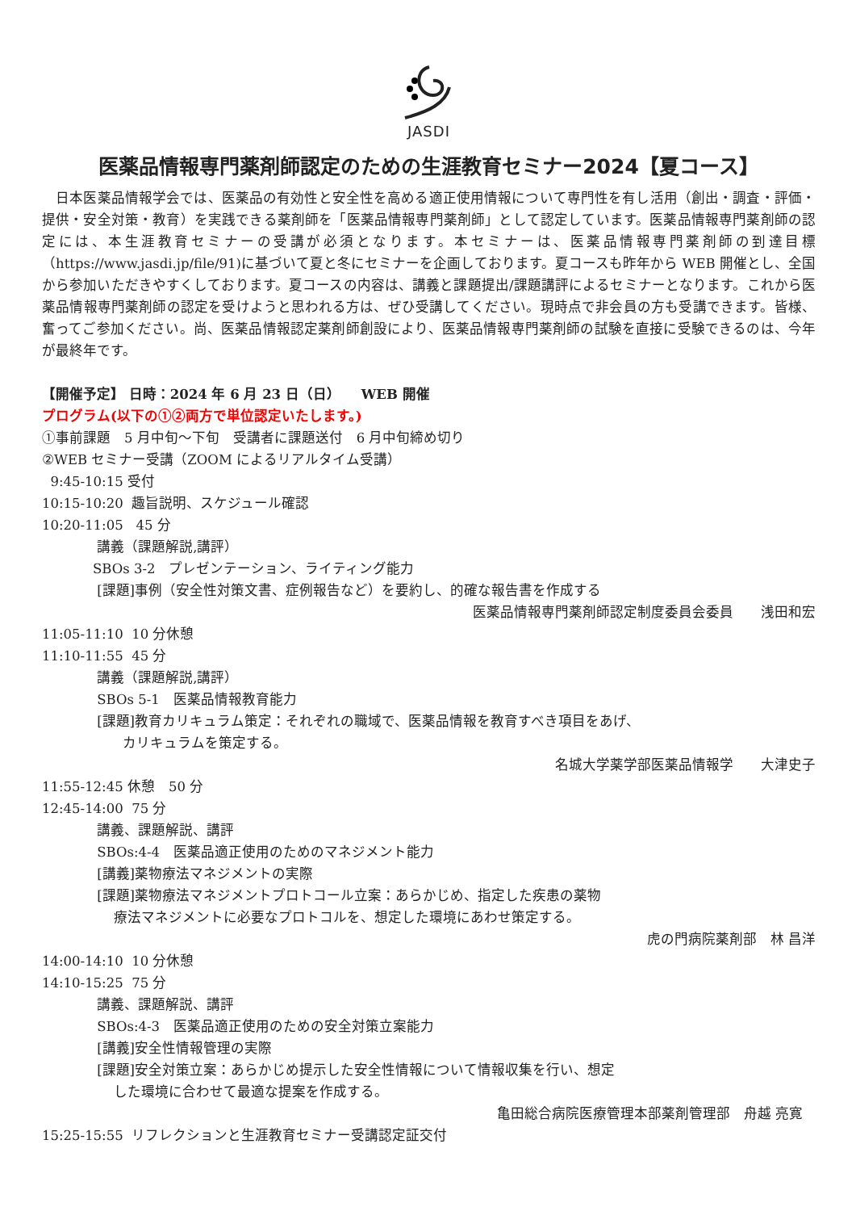JASDI
医薬品情報専門薬剤師認定のための生涯教育セミナー2024【夏コース】
　日本医薬品情報学会では、医薬品の有効性と安全性を高める適正使用情報について専門性を有し活用（創出・調査・評価・提供・安全対策・教育）を実践できる薬剤師を「医薬品情報専門薬剤師」として認定しています。医薬品情報専門薬剤師の認定には、本生涯教育セミナーの受講が必須となります。本セミナーは、医薬品情報専門薬剤師の到達目標（https://www.jasdi.jp/file/91)に基づいて夏と冬にセミナーを企画しております。夏コースも昨年から WEB 開催とし、全国から参加いただきやすくしております。夏コースの内容は、講義と課題提出/課題講評によるセミナーとなります。これから医薬品情報専門薬剤師の認定を受けようと思われる方は、ぜひ受講してください。現時点で非会員の方も受講できます。皆様、奮ってご参加ください。尚、医薬品情報認定薬剤師創設により、医薬品情報専門薬剤師の試験を直接に受験できるのは、今年が最終年です。
【開催予定】 日時：2024 年 6 月 23 日（日）　　WEB 開催
プログラム(以下の①②両方で単位認定いたします。)
①事前課題　5 月中旬～下旬　受講者に課題送付　6 月中旬締め切り
②WEB セミナー受講（ZOOM によるリアルタイム受講）
9:45-10:15 受付
10:15-10:20 趣旨説明、スケジュール確認
10:20-11:05 45 分
講義（課題解説,講評）
SBOs 3-2　プレゼンテーション、ライティング能力
[課題]事例（安全性対策文書、症例報告など）を要約し、的確な報告書を作成する
医薬品情報専門薬剤師認定制度委員会委員　　浅田和宏
11:05-11:10 10 分休憩
11:10-11:55 45 分
講義（課題解説,講評）
SBOs 5-1　医薬品情報教育能力
[課題]教育カリキュラム策定：それぞれの職域で、医薬品情報を教育すべき項目をあげ、
カリキュラムを策定する。
名城大学薬学部医薬品情報学　　大津史子
11:55-12:45 休憩　50 分
12:45-14:00 75 分
講義、課題解説、講評
SBOs:4-4　医薬品適正使用のためのマネジメント能力
[講義]薬物療法マネジメントの実際
[課題]薬物療法マネジメントプロトコール立案：あらかじめ、指定した疾患の薬物
療法マネジメントに必要なプロトコルを、想定した環境にあわせ策定する。
虎の門病院薬剤部　林 昌洋
14:00-14:10 10 分休憩
14:10-15:25 75 分
講義、課題解説、講評
SBOs:4-3　医薬品適正使用のための安全対策立案能力
[講義]安全性情報管理の実際
[課題]安全対策立案：あらかじめ提示した安全性情報について情報収集を行い、想定
した環境に合わせて最適な提案を作成する。
亀田総合病院医療管理本部薬剤管理部　舟越 亮寛
15:25-15:55 リフレクションと生涯教育セミナー受講認定証交付